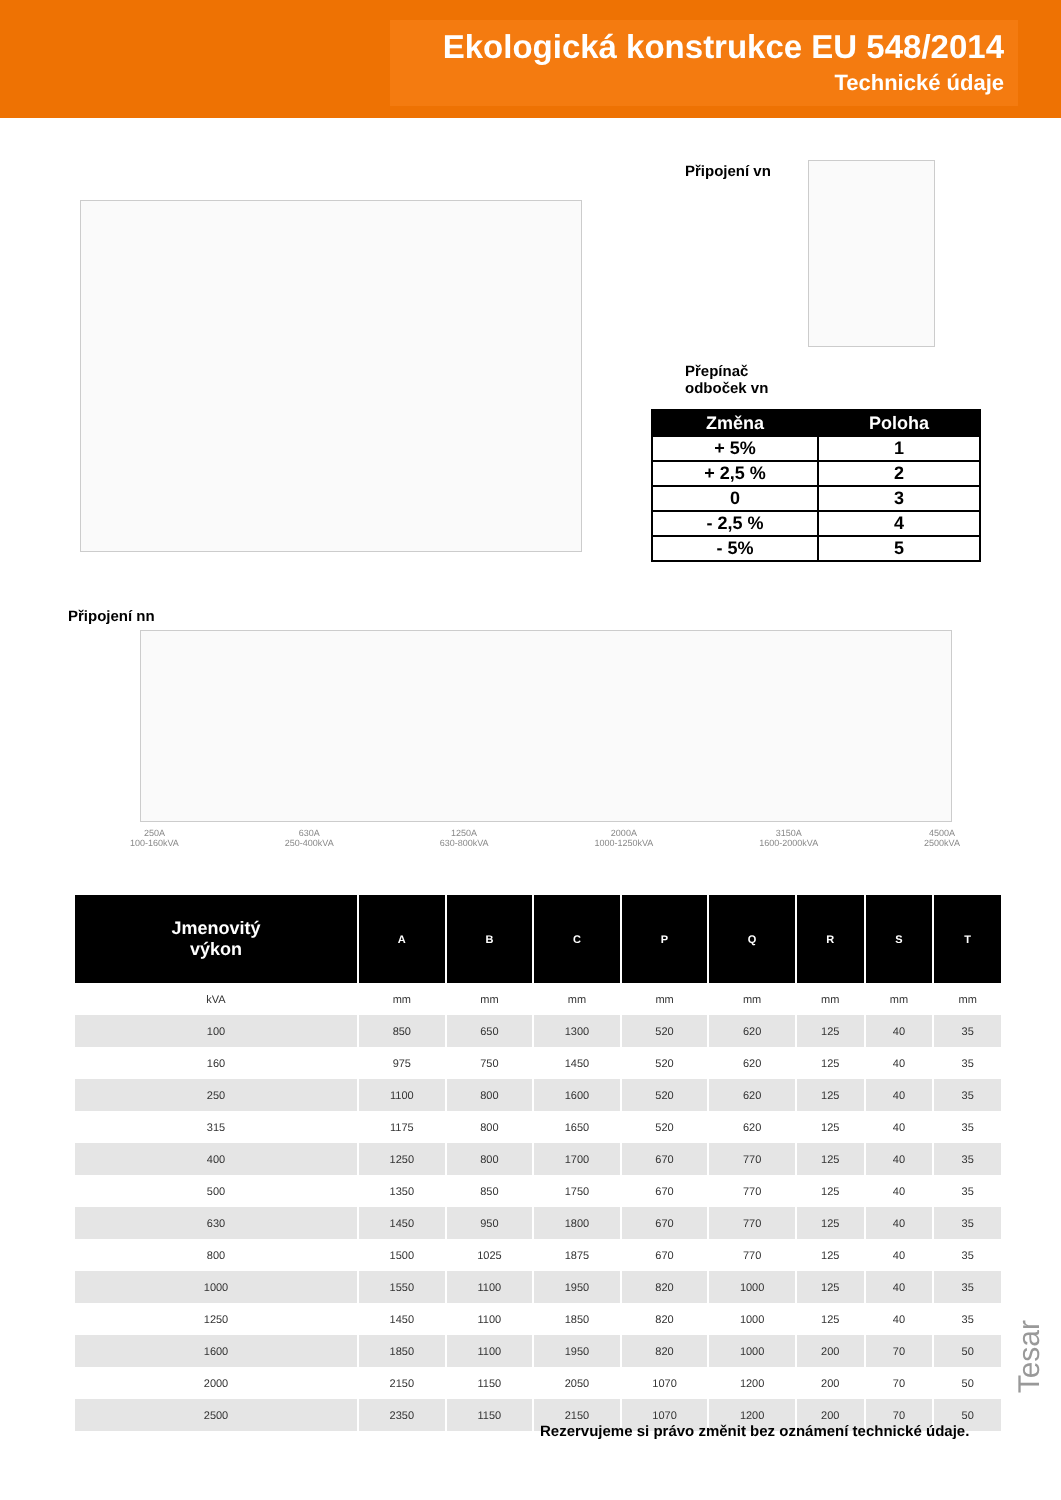Ekologická konstrukce EU 548/2014
Technické údaje
Připojení vn
Přepínač
odboček vn
| Změna | Poloha |
| --- | --- |
| + 5% | 1 |
| + 2,5 % | 2 |
| 0 | 3 |
| - 2,5 % | 4 |
| - 5% | 5 |
Připojení nn
250A
100-160kVA 630A
250-400kVA 1250A
630-800kVA 2000A
1000-1250kVA 3150A
1600-2000kVA 4500A
2500kVA
| Jmenovitý výkon | A | B | C | P | Q | R | S | T |
| --- | --- | --- | --- | --- | --- | --- | --- | --- |
| kVA | mm | mm | mm | mm | mm | mm | mm | mm |
| 100 | 850 | 650 | 1300 | 520 | 620 | 125 | 40 | 35 |
| 160 | 975 | 750 | 1450 | 520 | 620 | 125 | 40 | 35 |
| 250 | 1100 | 800 | 1600 | 520 | 620 | 125 | 40 | 35 |
| 315 | 1175 | 800 | 1650 | 520 | 620 | 125 | 40 | 35 |
| 400 | 1250 | 800 | 1700 | 670 | 770 | 125 | 40 | 35 |
| 500 | 1350 | 850 | 1750 | 670 | 770 | 125 | 40 | 35 |
| 630 | 1450 | 950 | 1800 | 670 | 770 | 125 | 40 | 35 |
| 800 | 1500 | 1025 | 1875 | 670 | 770 | 125 | 40 | 35 |
| 1000 | 1550 | 1100 | 1950 | 820 | 1000 | 125 | 40 | 35 |
| 1250 | 1450 | 1100 | 1850 | 820 | 1000 | 125 | 40 | 35 |
| 1600 | 1850 | 1100 | 1950 | 820 | 1000 | 200 | 70 | 50 |
| 2000 | 2150 | 1150 | 2050 | 1070 | 1200 | 200 | 70 | 50 |
| 2500 | 2350 | 1150 | 2150 | 1070 | 1200 | 200 | 70 | 50 |
Rezervujeme si právo změnit bez oznámení technické údaje.
Tesar